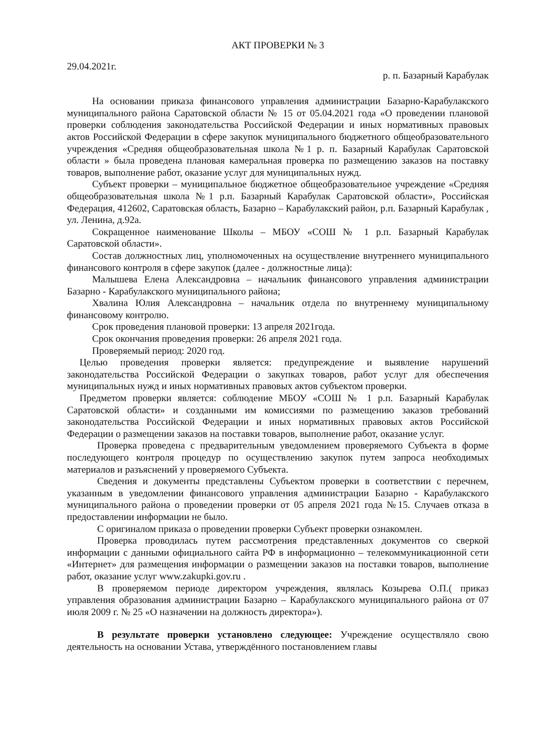АКТ ПРОВЕРКИ № 3
29.04.2021г. р. п. Базарный Карабулак
На основании приказа финансового управления администрации Базарно-Карабулакского муниципального района Саратовской области № 15 от 05.04.2021 года «О проведении плановой проверки соблюдения законодательства Российской Федерации и иных нормативных правовых актов Российской Федерации в сфере закупок муниципального бюджетного общеобразовательного учреждения «Средняя общеобразовательная школа №1 р. п. Базарный Карабулак Саратовской области » была проведена плановая камеральная проверка по размещению заказов на поставку товаров, выполнение работ, оказание услуг для муниципальных нужд.
Субъект проверки – муниципальное бюджетное общеобразовательное учреждение «Средняя общеобразовательная школа №1 р.п. Базарный Карабулак Саратовской области», Российская Федерация, 412602, Саратовская область, Базарно – Карабулакский район, р.п. Базарный Карабулак , ул. Ленина, д.92а.
Сокращенное наименование Школы – МБОУ «СОШ № 1 р.п. Базарный Карабулак Саратовской области».
Состав должностных лиц, уполномоченных на осуществление внутреннего муниципального финансового контроля в сфере закупок (далее - должностные лица):
Малышева Елена Александровна – начальник финансового управления администрации Базарно - Карабулакского муниципального района;
Хвалина Юлия Александровна – начальник отдела по внутреннему муниципальному финансовому контролю.
Срок проведения плановой проверки: 13 апреля 2021года.
Срок окончания проведения проверки: 26 апреля 2021 года.
Проверяемый период: 2020 год.
Целью проведения проверки является: предупреждение и выявление нарушений законодательства Российской Федерации о закупках товаров, работ услуг для обеспечения муниципальных нужд и иных нормативных правовых актов субъектом проверки.
Предметом проверки является: соблюдение МБОУ «СОШ № 1 р.п. Базарный Карабулак Саратовской области» и созданными им комиссиями по размещению заказов требований законодательства Российской Федерации и иных нормативных правовых актов Российской Федерации о размещении заказов на поставки товаров, выполнение работ, оказание услуг.
Проверка проведена с предварительным уведомлением проверяемого Субъекта в форме последующего контроля процедур по осуществлению закупок путем запроса необходимых материалов и разъяснений у проверяемого Субъекта.
Сведения и документы представлены Субъектом проверки в соответствии с перечнем, указанным в уведомлении финансового управления администрации Базарно - Карабулакского муниципального района о проведении проверки от 05 апреля 2021 года №15. Случаев отказа в предоставлении информации не было.
С оригиналом приказа о проведении проверки Субъект проверки ознакомлен.
Проверка проводилась путем рассмотрения представленных документов со сверкой информации с данными официального сайта РФ в информационно – телекоммуникационной сети «Интернет» для размещения информации о размещении заказов на поставки товаров, выполнение работ, оказание услуг www.zakupki.gov.ru .
В проверяемом периоде директором учреждения, являлась Козырева О.П.( приказ управления образования администрации Базарно – Карабулакского муниципального района от 07 июля 2009 г. № 25 «О назначении на должность директора»).
В результате проверки установлено следующее: Учреждение осуществляло свою деятельность на основании Устава, утверждённого постановлением главы